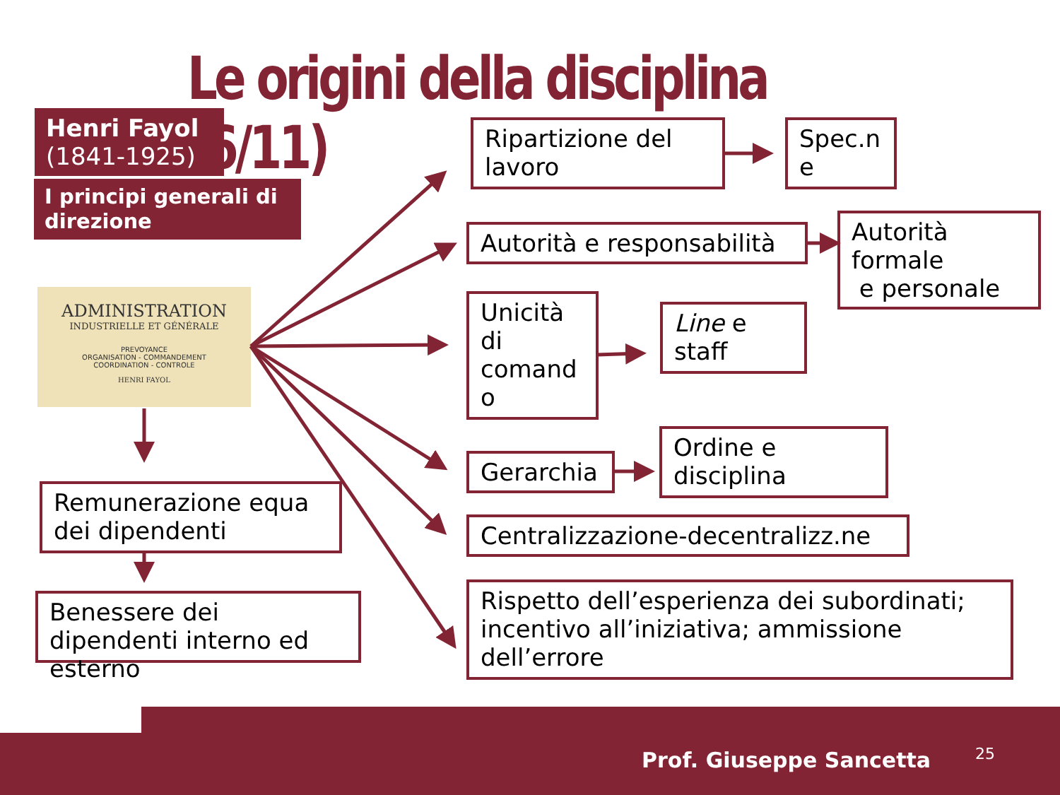Le origini della disciplina (6/11)
Henri Fayol
(1841-1925)
I principi generali di direzione
ADMINISTRATION
INDUSTRIELLE ET GÉNÉRALE
PREVOYANCE
ORGANISATION - COMMANDEMENT
COORDINATION - CONTROLE
HENRI FAYOL
Ripartizione del lavoro
Spec.n e
Autorità e responsabilità
Autorità formale
e personale
Unicità di comand o
Line e staff
Gerarchia
Ordine e disciplina
Centralizzazione-decentralizz.ne
Rispetto dell’esperienza dei subordinati; incentivo all’iniziativa; ammissione dell’errore
Remunerazione equa dei dipendenti
Benessere dei dipendenti interno ed esterno
Prof. Giuseppe Sancetta 25